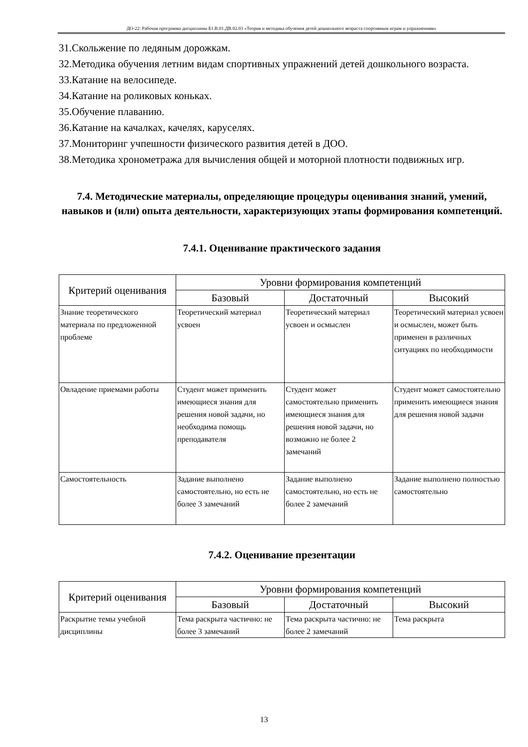ДО-22: Рабочая программа дисциплины Б1.В.01.ДВ.02.03 «Теория и методика обучения детей дошкольного возраста спортивным играм и упражнениям»
31.Скольжение по ледяным дорожкам.
32.Методика обучения летним видам спортивных упражнений детей дошкольного возраста.
33.Катание на велосипеде.
34.Катание на роликовых коньках.
35.Обучение плаванию.
36.Катание на качалках, качелях, каруселях.
37.Мониторинг учпешности физического развития детей в ДОО.
38.Методика хронометража для вычисления общей и моторной плотности подвижных игр.
7.4. Методические материалы, определяющие процедуры оценивания знаний, умений, навыков и (или) опыта деятельности, характеризующих этапы формирования компетенций.
7.4.1. Оценивание практического задания
| Критерий оценивания | Уровни формирования компетенций | | |
| --- | --- | --- | --- |
| | Базовый | Достаточный | Высокий |
| Знание теоретического материала по предложенной проблеме | Теоретический материал усвоен | Теоретический материал усвоен и осмыслен | Теоретический материал усвоен и осмыслен, может быть применен в различных ситуациях по необходимости |
| Овладение приемами работы | Студент может применить имеющиеся знания для решения новой задачи, но необходима помощь преподавателя | Студент может самостоятельно применить имеющиеся знания для решения новой задачи, но возможно не более 2 замечаний | Студент может самостоятельно применить имеющиеся знания для решения новой задачи |
| Самостоятельность | Задание выполнено самостоятельно, но есть не более 3 замечаний | Задание выполнено самостоятельно, но есть не более 2 замечаний | Задание выполнено полностью самостоятельно |
7.4.2. Оценивание презентации
| Критерий оценивания | Уровни формирования компетенций | | |
| --- | --- | --- | --- |
| | Базовый | Достаточный | Высокий |
| Раскрытие темы учебной дисциплины | Тема раскрыта частично: не более 3 замечаний | Тема раскрыта частично: не более 2 замечаний | Тема раскрыта |
13